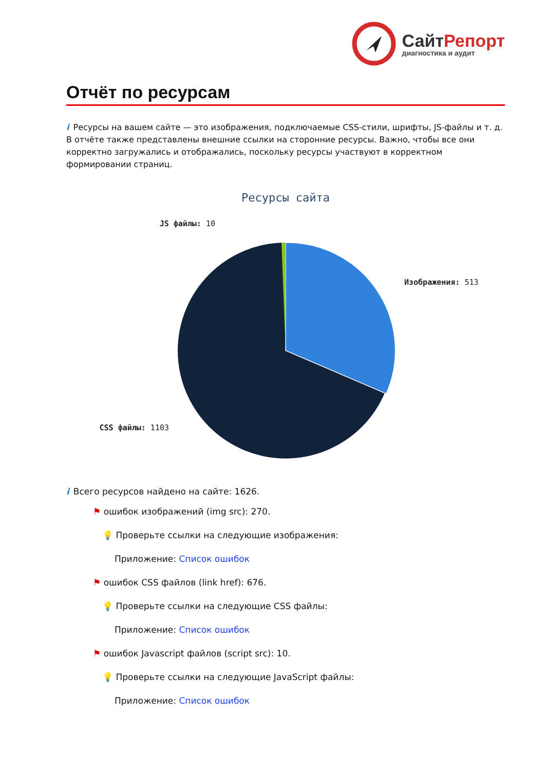СайтРепорт
диагностика и аудит
Отчёт по ресурсам
i Ресурсы на вашем сайте — это изображения, подключаемые CSS-стили, шрифты, JS-файлы и т. д. В отчёте также представлены внешние ссылки на сторонние ресурсы. Важно, чтобы все они корректно загружались и отображались, поскольку ресурсы участвуют в корректном формировании страниц.
Ресурсы сайта
JS файлы: 10
Изображения: 513
CSS файлы: 1103
i Всего ресурсов найдено на сайте: 1626.
⚑ ошибок изображений (img src): 270.
💡 Проверьте ссылки на следующие изображения:
Приложение: Список ошибок
⚑ ошибок CSS файлов (link href): 676.
💡 Проверьте ссылки на следующие CSS файлы:
Приложение: Список ошибок
⚑ ошибок Javascript файлов (script src): 10.
💡 Проверьте ссылки на следующие JavaScript файлы:
Приложение: Список ошибок